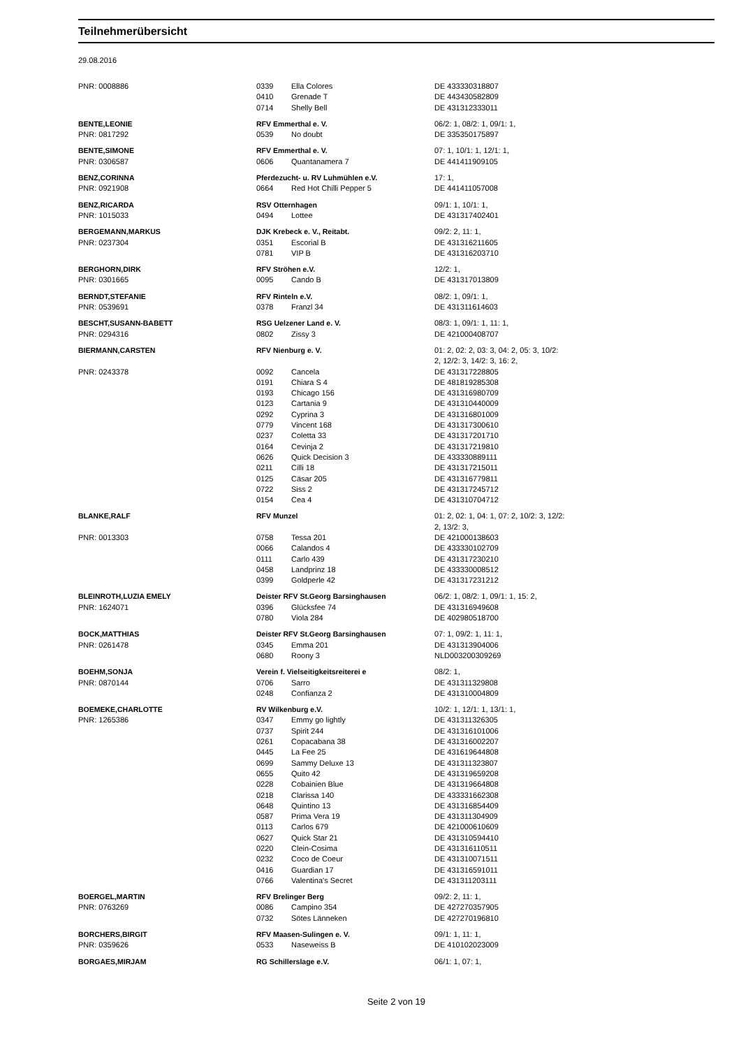Teilnehmerübersicht
29.08.2016
| PNR: 0008886 | 0339 | Ella Colores | DE 433330318807 |
| | 0410 | Grenade T | DE 443430582809 |
| | 0714 | Shelly Bell | DE 431312333011 |
| BENTE,LEONIE | RFV Emmerthal e. V. | | 06/2: 1, 08/2: 1, 09/1: 1, |
| PNR: 0817292 | 0539 | No doubt | DE 335350175897 |
| BENTE,SIMONE | RFV Emmerthal e. V. | | 07: 1, 10/1: 1, 12/1: 1, |
| PNR: 0306587 | 0606 | Quantanamera 7 | DE 441411909105 |
| BENZ,CORINNA | Pferdezucht- u. RV Luhmühlen e.V. | | 17: 1, |
| PNR: 0921908 | 0664 | Red Hot Chilli Pepper 5 | DE 441411057008 |
| BENZ,RICARDA | RSV Otternhagen | | 09/1: 1, 10/1: 1, |
| PNR: 1015033 | 0494 | Lottee | DE 431317402401 |
| BERGEMANN,MARKUS | DJK Krebeck e. V., Reitabt. | | 09/2: 2, 11: 1, |
| PNR: 0237304 | 0351 | Escorial B | DE 431316211605 |
| | 0781 | VIP B | DE 431316203710 |
| BERGHORN,DIRK | RFV Ströhen e.V. | | 12/2: 1, |
| PNR: 0301665 | 0095 | Cando B | DE 431317013809 |
| BERNDT,STEFANIE | RFV Rinteln e.V. | | 08/2: 1, 09/1: 1, |
| PNR: 0539691 | 0378 | Franzl 34 | DE 431311614603 |
| BESCHT,SUSANN-BABETT | RSG Uelzener Land e. V. | | 08/3: 1, 09/1: 1, 11: 1, |
| PNR: 0294316 | 0802 | Zissy 3 | DE 421000408707 |
| BIERMANN,CARSTEN | RFV Nienburg e. V. | | 01: 2, 02: 2, 03: 3, 04: 2, 05: 3, 10/2: 2, 12/2: 3, 14/2: 3, 16: 2, |
| PNR: 0243378 | 0092 | Cancela | DE 431317228805 |
| | 0191 | Chiara S 4 | DE 481819285308 |
| | 0193 | Chicago 156 | DE 431316980709 |
| | 0123 | Cartania 9 | DE 431310440009 |
| | 0292 | Cyprina 3 | DE 431316801009 |
| | 0779 | Vincent 168 | DE 431317300610 |
| | 0237 | Coletta 33 | DE 431317201710 |
| | 0164 | Cevinja 2 | DE 431317219810 |
| | 0626 | Quick Decision 3 | DE 433330889111 |
| | 0211 | Cilli 18 | DE 431317215011 |
| | 0125 | Cäsar 205 | DE 431316779811 |
| | 0722 | Siss 2 | DE 431317245712 |
| | 0154 | Cea 4 | DE 431310704712 |
| BLANKE,RALF | RFV Munzel | | 01: 2, 02: 1, 04: 1, 07: 2, 10/2: 3, 12/2: 2, 13/2: 3, |
| PNR: 0013303 | 0758 | Tessa 201 | DE 421000138603 |
| | 0066 | Calandos 4 | DE 433330102709 |
| | 0111 | Carlo 439 | DE 431317230210 |
| | 0458 | Landprinz 18 | DE 433330008512 |
| | 0399 | Goldperle 42 | DE 431317231212 |
| BLEINROTH,LUZIA EMELY | Deister RFV St.Georg Barsinghausen | | 06/2: 1, 08/2: 1, 09/1: 1, 15: 2, |
| PNR: 1624071 | 0396 | Glücksfee 74 | DE 431316949608 |
| | 0780 | Viola 284 | DE 402980518700 |
| BOCK,MATTHIAS | Deister RFV St.Georg Barsinghausen | | 07: 1, 09/2: 1, 11: 1, |
| PNR: 0261478 | 0345 | Emma 201 | DE 431313904006 |
| | 0680 | Roony 3 | NLD003200309269 |
| BOEHM,SONJA | Verein f. Vielseitigkeitsreiterei e | | 08/2: 1, |
| PNR: 0870144 | 0706 | Sarro | DE 431311329808 |
| | 0248 | Confianza 2 | DE 431310004809 |
| BOEMEKE,CHARLOTTE | RV Wilkenburg e.V. | | 10/2: 1, 12/1: 1, 13/1: 1, |
| PNR: 1265386 | 0347 | Emmy go lightly | DE 431311326305 |
| | 0737 | Spirit 244 | DE 431316101006 |
| | 0261 | Copacabana 38 | DE 431316002207 |
| | 0445 | La Fee 25 | DE 431619644808 |
| | 0699 | Sammy Deluxe 13 | DE 431311323807 |
| | 0655 | Quito 42 | DE 431319659208 |
| | 0228 | Cobainien Blue | DE 431319664808 |
| | 0218 | Clarissa 140 | DE 433331662308 |
| | 0648 | Quintino 13 | DE 431316854409 |
| | 0587 | Prima Vera 19 | DE 431311304909 |
| | 0113 | Carlos 679 | DE 421000610609 |
| | 0627 | Quick Star 21 | DE 431310594410 |
| | 0220 | Clein-Cosima | DE 431316110511 |
| | 0232 | Coco de Coeur | DE 431310071511 |
| | 0416 | Guardian 17 | DE 431316591011 |
| | 0766 | Valentina's Secret | DE 431311203111 |
| BOERGEL,MARTIN | RFV Brelinger Berg | | 09/2: 2, 11: 1, |
| PNR: 0763269 | 0086 | Campino 354 | DE 427270357905 |
| | 0732 | Sötes Länneken | DE 427270196810 |
| BORCHERS,BIRGIT | RFV Maasen-Sulingen e. V. | | 09/1: 1, 11: 1, |
| PNR: 0359626 | 0533 | Naseweiss B | DE 410102023009 |
| BORGAES,MIRJAM | RG Schillerslage e.V. | | 06/1: 1, 07: 1, |
Seite 2 von 19